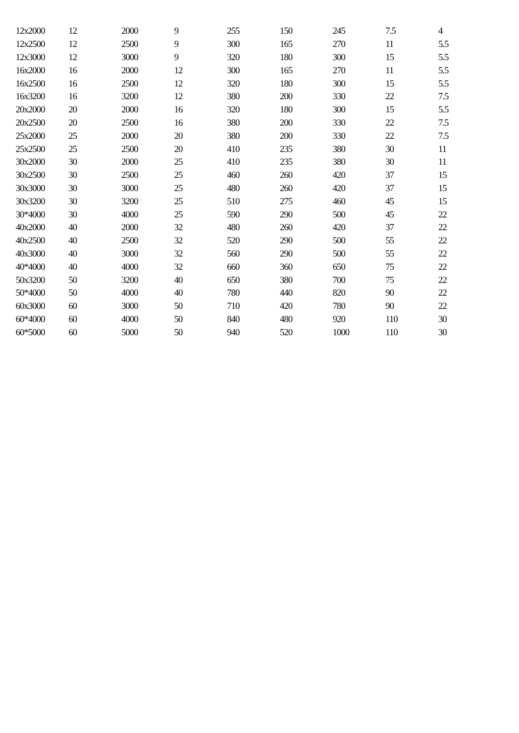| 12x2000 | 12 | 2000 | 9 | 255 | 150 | 245 | 7.5 | 4 |
| 12x2500 | 12 | 2500 | 9 | 300 | 165 | 270 | 11 | 5.5 |
| 12x3000 | 12 | 3000 | 9 | 320 | 180 | 300 | 15 | 5.5 |
| 16x2000 | 16 | 2000 | 12 | 300 | 165 | 270 | 11 | 5.5 |
| 16x2500 | 16 | 2500 | 12 | 320 | 180 | 300 | 15 | 5.5 |
| 16x3200 | 16 | 3200 | 12 | 380 | 200 | 330 | 22 | 7.5 |
| 20x2000 | 20 | 2000 | 16 | 320 | 180 | 300 | 15 | 5.5 |
| 20x2500 | 20 | 2500 | 16 | 380 | 200 | 330 | 22 | 7.5 |
| 25x2000 | 25 | 2000 | 20 | 380 | 200 | 330 | 22 | 7.5 |
| 25x2500 | 25 | 2500 | 20 | 410 | 235 | 380 | 30 | 11 |
| 30x2000 | 30 | 2000 | 25 | 410 | 235 | 380 | 30 | 11 |
| 30x2500 | 30 | 2500 | 25 | 460 | 260 | 420 | 37 | 15 |
| 30x3000 | 30 | 3000 | 25 | 480 | 260 | 420 | 37 | 15 |
| 30x3200 | 30 | 3200 | 25 | 510 | 275 | 460 | 45 | 15 |
| 30*4000 | 30 | 4000 | 25 | 590 | 290 | 500 | 45 | 22 |
| 40x2000 | 40 | 2000 | 32 | 480 | 260 | 420 | 37 | 22 |
| 40x2500 | 40 | 2500 | 32 | 520 | 290 | 500 | 55 | 22 |
| 40x3000 | 40 | 3000 | 32 | 560 | 290 | 500 | 55 | 22 |
| 40*4000 | 40 | 4000 | 32 | 660 | 360 | 650 | 75 | 22 |
| 50x3200 | 50 | 3200 | 40 | 650 | 380 | 700 | 75 | 22 |
| 50*4000 | 50 | 4000 | 40 | 780 | 440 | 820 | 90 | 22 |
| 60x3000 | 60 | 3000 | 50 | 710 | 420 | 780 | 90 | 22 |
| 60*4000 | 60 | 4000 | 50 | 840 | 480 | 920 | 110 | 30 |
| 60*5000 | 60 | 5000 | 50 | 940 | 520 | 1000 | 110 | 30 |